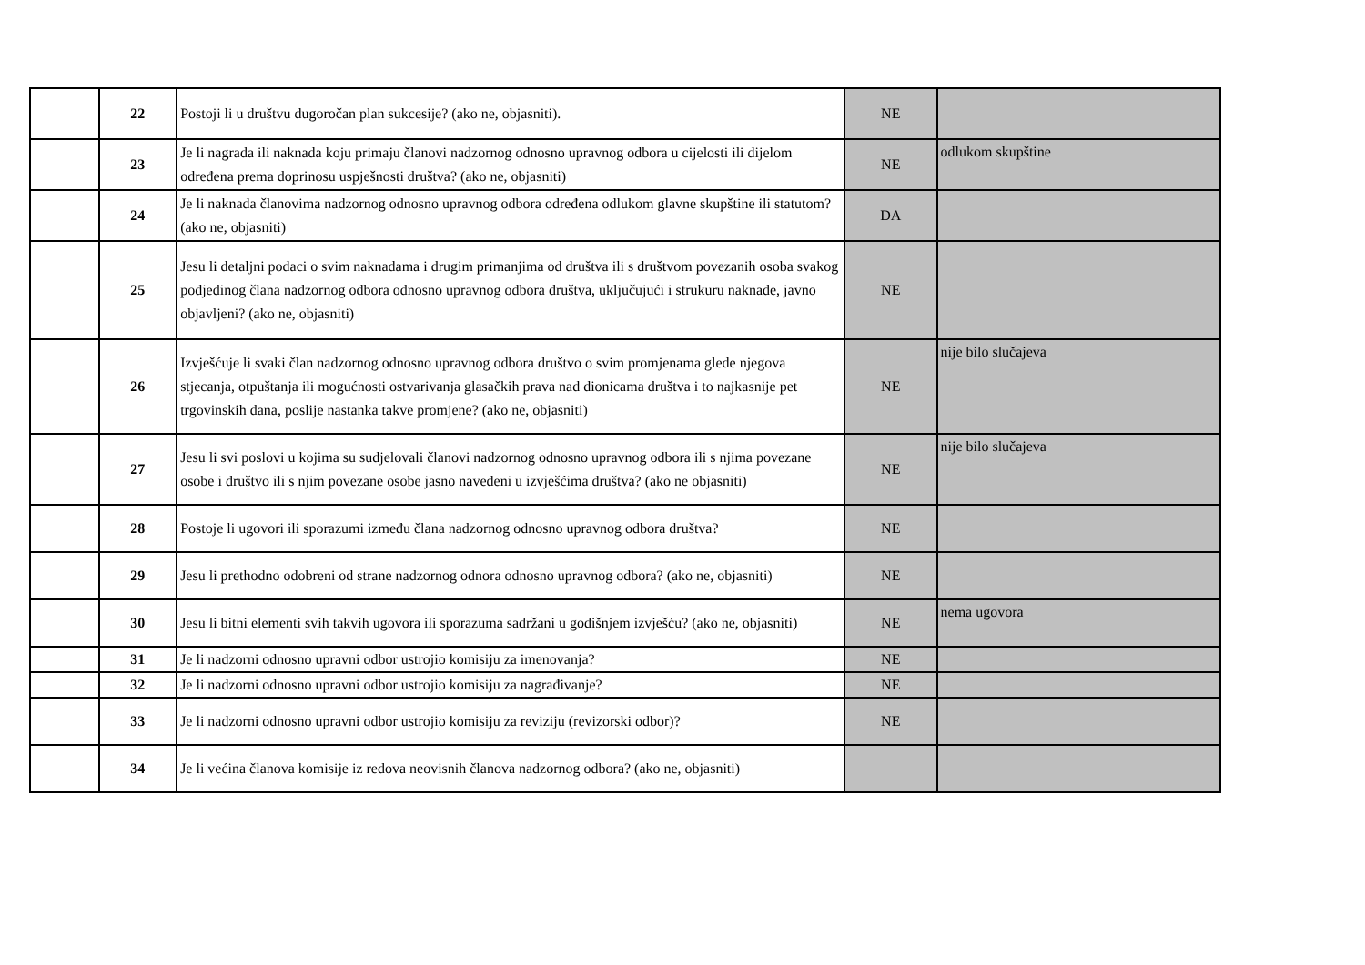| | 22 | Postoji li u društvu dugoročan plan sukcesije? (ako ne, objasniti). | NE | |
| | 23 | Je li nagrada ili naknada koju primaju članovi nadzornog odnosno upravnog odbora u cijelosti ili dijelom određena prema doprinosu uspješnosti društva? (ako ne, objasniti) | NE | odlukom skupštine |
| | 24 | Je li naknada članovima nadzornog odnosno upravnog odbora određena odlukom glavne skupštine ili statutom? (ako ne, objasniti) | DA | |
| | 25 | Jesu li detaljni podaci o svim naknadama i drugim primanjima od društva ili s društvom povezanih osoba svakog podjedinog člana nadzornog odbora odnosno upravnog odbora društva, uključujući i strukuru naknade, javno objavljeni? (ako ne, objasniti) | NE | |
| | 26 | Izvješćuje li svaki član nadzornog odnosno upravnog odbora društvo o svim promjenama glede njegova stjecanja, otpuštanja ili mogućnosti ostvarivanja glasačkih prava nad dionicama društva i to najkasnije pet trgovinskih dana, poslije nastanka takve promjene? (ako ne, objasniti) | NE | nije bilo slučajeva |
| | 27 | Jesu li svi poslovi u kojima su sudjelovali članovi nadzornog odnosno upravnog odbora ili s njima povezane osobe i društvo ili s njim povezane osobe jasno navedeni u izvješćima društva? (ako ne objasniti) | NE | nije bilo slučajeva |
| | 28 | Postoje li ugovori ili sporazumi između člana nadzornog odnosno upravnog odbora društva? | NE | |
| | 29 | Jesu li prethodno odobreni od strane nadzornog odnora odnosno upravnog odbora? (ako ne, objasniti) | NE | |
| | 30 | Jesu li bitni elementi svih takvih ugovora ili sporazuma sadržani u godišnjem izvješću? (ako ne, objasniti) | NE | nema ugovora |
| | 31 | Je li nadzorni odnosno upravni odbor ustrojio komisiju za imenovanja? | NE | |
| | 32 | Je li nadzorni odnosno upravni odbor ustrojio komisiju za nagrađivanje? | NE | |
| | 33 | Je li nadzorni odnosno upravni odbor ustrojio komisiju za reviziju (revizorski odbor)? | NE | |
| | 34 | Je li većina članova komisije iz redova neovisnih članova nadzornog odbora? (ako ne, objasniti) | | |